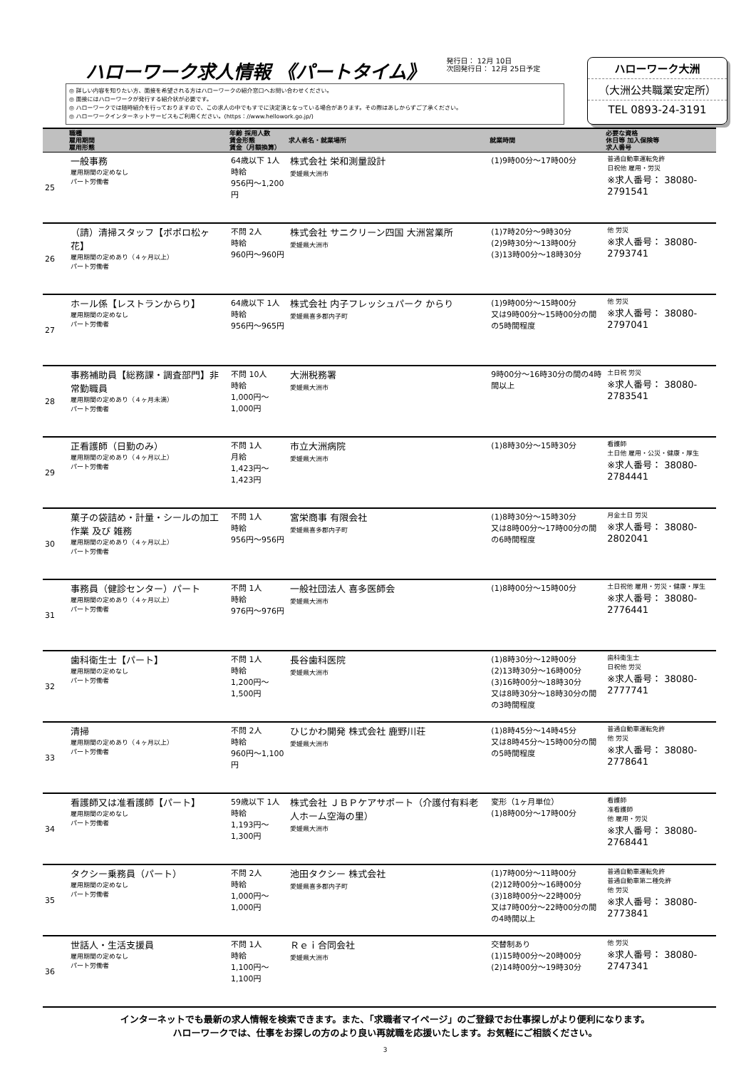ハローワーク求人情報 《パートタイム》
発行日： 12月 10日
次回発行日： 12月 25日予定
◎ 詳しい内容を知りたい方、面接を希望される方はハローワークの紹介窓口へお問い合わせください。
◎ 面接にはハローワークが発行する紹介状が必要です。
◎ ハローワークでは随時紹介を行っておりますので、この求人の中でもすでに決定済となっている場合があります。その際はあしからずご了承ください。
◎ ハローワークインターネットサービスもご利用ください。(https：//www.hellowork.go.jp/)
ハローワーク大洲
（大洲公共職業安定所）
TEL 0893-24-3191
| | 職種 雇用期間 雇用形態 | 年齢 採用人数 賃金形態 賃金（月額換算） | 求人者名・就業場所 | 就業時間 | 必要な資格 休日等 加入保険等 求人番号 |
| --- | --- | --- | --- | --- | --- |
| 25 | 一般事務 雇用期間の定めなし パート労働者 | 64歳以下 1人 時給 956円～1,200円 | 株式会社 栄和測量設計 愛媛県大洲市 | (1)9時00分～17時00分 | 普通自動車運転免許 日祝他 雇用・労災 ※求人番号： 38080- 2791541 |
| 26 | （請）清掃スタッフ【ポポロ松ヶ花】 雇用期間の定めあり（４ヶ月以上） パート労働者 | 不問 2人 時給 960円～960円 | 株式会社 サニクリーン四国 大洲営業所 愛媛県大洲市 | (1)7時20分～9時30分 (2)9時30分～13時00分 (3)13時00分～18時30分 | 他 労災 ※求人番号： 38080- 2793741 |
| 27 | ホール係【レストランからり】 雇用期間の定めなし パート労働者 | 64歳以下 1人 時給 956円～965円 | 株式会社 内子フレッシュパーク からり 愛媛県喜多郡内子町 | (1)9時00分～15時00分 又は9時00分～15時00分の間の5時間程度 | 他 労災 ※求人番号： 38080- 2797041 |
| 28 | 事務補助員【総務課・調査部門】非常勤職員 雇用期間の定めあり（４ヶ月未満） パート労働者 | 不問 10人 時給 1,000円～1,000円 | 大洲税務署 愛媛県大洲市 | 9時00分～16時30分の間の4時間以上 | 土日祝 労災 ※求人番号： 38080- 2783541 |
| 29 | 正看護師（日勤のみ） 雇用期間の定めあり（４ヶ月以上） パート労働者 | 不問 1人 月給 1,423円～1,423円 | 市立大洲病院 愛媛県大洲市 | (1)8時30分～15時30分 | 看護師 土日他 雇用・公災・健康・厚生 ※求人番号： 38080- 2784441 |
| 30 | 菓子の袋詰め・計量・シールの加工作業 及び 雑務 雇用期間の定めあり（４ヶ月以上） パート労働者 | 不問 1人 時給 956円～956円 | 宮栄商事 有限会社 愛媛県喜多郡内子町 | (1)8時30分～15時30分 又は8時00分～17時00分の間の6時間程度 | 月金土日 労災 ※求人番号： 38080- 2802041 |
| 31 | 事務員（健診センター）パート 雇用期間の定めあり（４ヶ月以上） パート労働者 | 不問 1人 時給 976円～976円 | 一般社団法人 喜多医師会 愛媛県大洲市 | (1)8時00分～15時00分 | 土日祝他 雇用・労災・健康・厚生 ※求人番号： 38080- 2776441 |
| 32 | 歯科衛生士【パート】 雇用期間の定めなし パート労働者 | 不問 1人 時給 1,200円～1,500円 | 長谷歯科医院 愛媛県大洲市 | (1)8時30分～12時00分 (2)13時30分～16時00分 (3)16時00分～18時30分 又は8時30分～18時30分の間の3時間程度 | 歯科衛生士 日祝他 労災 ※求人番号： 38080- 2777741 |
| 33 | 清掃 雇用期間の定めあり（４ヶ月以上） パート労働者 | 不問 2人 時給 960円～1,100円 | ひじかわ開発 株式会社 鹿野川荘 愛媛県大洲市 | (1)8時45分～14時45分 又は8時45分～15時00分の間の5時間程度 | 普通自動車運転免許 他 労災 ※求人番号： 38080- 2778641 |
| 34 | 看護師又は准看護師【パート】 雇用期間の定めなし パート労働者 | 59歳以下 1人 時給 1,193円～1,300円 | 株式会社 ＪＢＰケアサポート（介護付有料老人ホーム空海の里） 愛媛県大洲市 | 変形（1ヶ月単位） (1)8時00分～17時00分 | 看護師 准看護師 他 雇用・労災 ※求人番号： 38080- 2768441 |
| 35 | タクシー乗務員（パート） 雇用期間の定めなし パート労働者 | 不問 2人 時給 1,000円～1,000円 | 池田タクシー 株式会社 愛媛県喜多郡内子町 | (1)7時00分～11時00分 (2)12時00分～16時00分 (3)18時00分～22時00分 又は7時00分～22時00分の間の4時間以上 | 普通自動車運転免許 普通自動車第二種免許 他 労災 ※求人番号： 38080- 2773841 |
| 36 | 世話人・生活支援員 雇用期間の定めなし パート労働者 | 不問 1人 時給 1,100円～1,100円 | Ｒｅｉ合同会社 愛媛県大洲市 | 交替制あり (1)15時00分～20時00分 (2)14時00分～19時30分 | 他 労災 ※求人番号： 38080- 2747341 |
インターネットでも最新の求人情報を検索できます。また、「求職者マイページ」のご登録でお仕事探しがより便利になります。
ハローワークでは、仕事をお探しの方のより良い再就職を応援いたします。お気軽にご相談ください。
3